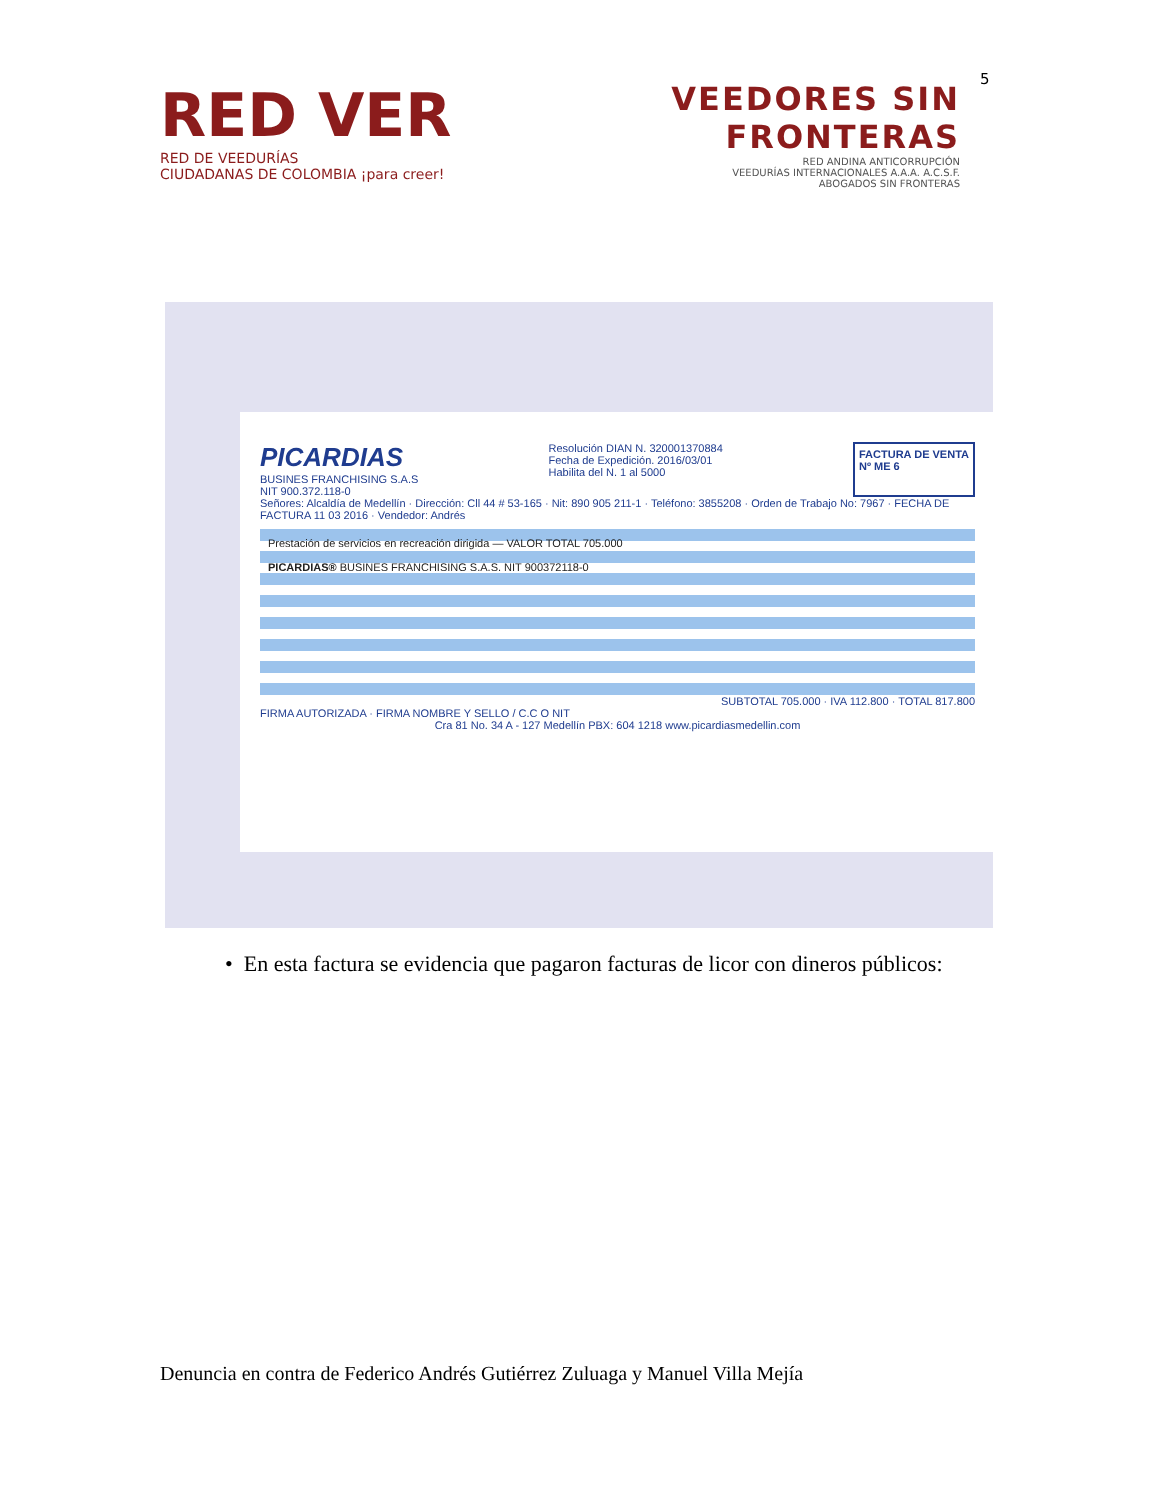5
RED VER
RED DE VEEDURÍAS
CIUDADANAS DE COLOMBIA ¡para creer!
VEEDORES SIN
FRONTERAS
RED ANDINA ANTICORRUPCIÓN
VEEDURÍAS INTERNACIONALES A.A.A. A.C.S.F.
ABOGADOS SIN FRONTERAS
PICARDIAS
BUSINES FRANCHISING S.A.S
NIT 900.372.118-0
Resolución DIAN N. 320001370884
Fecha de Expedición. 2016/03/01
Habilita del N. 1 al 5000
FACTURA DE VENTA
Nº ME 6
Señores: Alcaldía de Medellín · Dirección: Cll 44 # 53-165 · Nit: 890 905 211-1 · Teléfono: 3855208 · Orden de Trabajo No: 7967 · FECHA DE FACTURA 11 03 2016 · Vendedor: Andrés
Prestación de servicios en recreación dirigida — VALOR TOTAL 705.000
PICARDIAS® BUSINES FRANCHISING S.A.S. NIT 900372118-0
SUBTOTAL 705.000 · IVA 112.800 · TOTAL 817.800
FIRMA AUTORIZADA · FIRMA NOMBRE Y SELLO / C.C O NIT
Cra 81 No. 34 A - 127 Medellín PBX: 604 1218 www.picardiasmedellin.com
• En esta factura se evidencia que pagaron facturas de licor con dineros públicos:
Denuncia en contra de Federico Andrés Gutiérrez Zuluaga y Manuel Villa Mejía